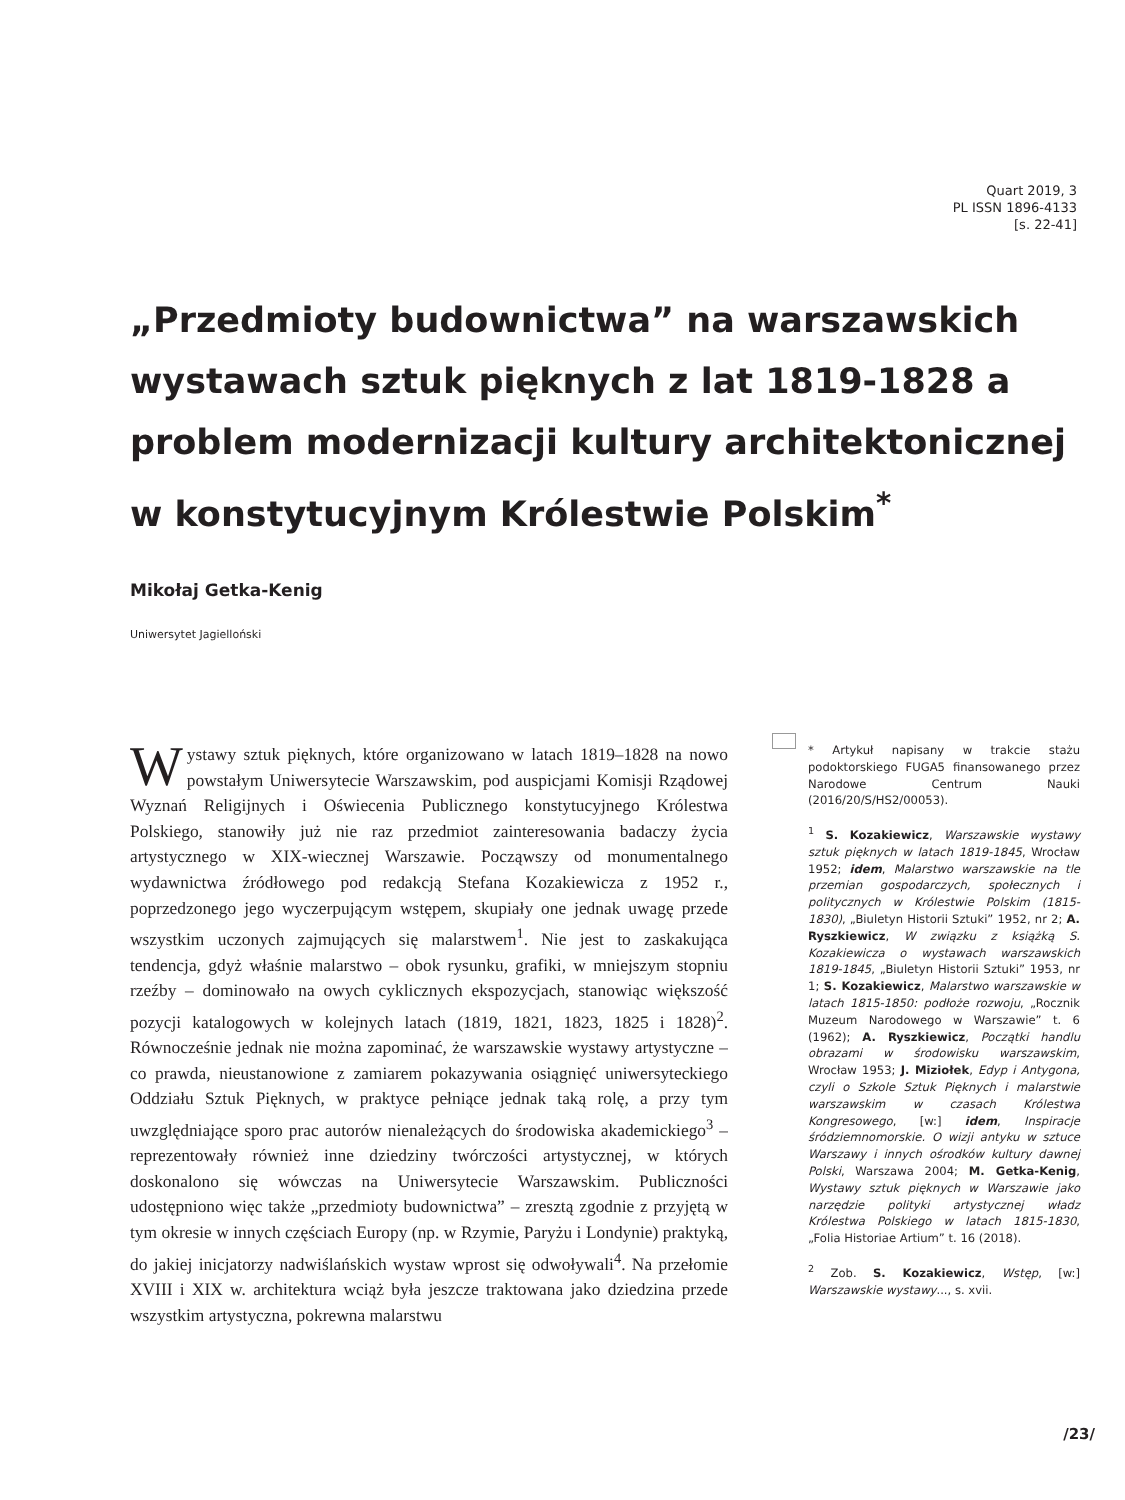Quart 2019, 3
PL ISSN 1896-4133
[s. 22-41]
„Przedmioty budownictwa” na warszawskich wystawach sztuk pięknych z lat 1819-1828 a problem modernizacji kultury architektonicznej w konstytucyjnym Królestwie Polskim<sup>*</sup>
Mikołaj Getka-Kenig
Uniwersytet Jagielloński
Wystawy sztuk pięknych, które organizowano w latach 1819–1828 na nowo powstałym Uniwersytecie Warszawskim, pod auspicjami Komisji Rządowej Wyznań Religijnych i Oświecenia Publicznego konstytucyjnego Królestwa Polskiego, stanowiły już nie raz przedmiot zainteresowania badaczy życia artystycznego w XIX-wiecznej Warszawie. Począwszy od monumentalnego wydawnictwa źródłowego pod redakcją Stefana Kozakiewicza z 1952 r., poprzedzonego jego wyczerpującym wstępem, skupiały one jednak uwagę przede wszystkim uczonych zajmujących się malarstwem<sup>1</sup>. Nie jest to zaskakująca tendencja, gdyż właśnie malarstwo – obok rysunku, grafiki, w mniejszym stopniu rzeźby – dominowało na owych cyklicznych ekspozycjach, stanowiąc większość pozycji katalogowych w kolejnych latach (1819, 1821, 1823, 1825 i 1828)<sup>2</sup>. Równocześnie jednak nie można zapominać, że warszawskie wystawy artystyczne – co prawda, nieustanowione z zamiarem pokazywania osiągnięć uniwersyteckiego Oddziału Sztuk Pięknych, w praktyce pełniące jednak taką rolę, a przy tym uwzględniające sporo prac autorów nienależących do środowiska akademickiego<sup>3</sup> – reprezentowały również inne dziedziny twórczości artystycznej, w których doskonalono się wówczas na Uniwersytecie Warszawskim. Publiczności udostępniono więc także „przedmioty budownictwa” – zresztą zgodnie z przyjętą w tym okresie w innych częściach Europy (np. w Rzymie, Paryżu i Londynie) praktyką, do jakiej inicjatorzy nadwiślańskich wystaw wprost się odwoływali<sup>4</sup>. Na przełomie XVIII i XIX w. architektura wciąż była jeszcze traktowana jako dziedzina przede wszystkim artystyczna, pokrewna malarstwu
* Artykuł napisany w trakcie stażu podoktorskiego FUGA5 finansowanego przez Narodowe Centrum Nauki (2016/20/S/HS2/00053).
<sup>1</sup> S. Kozakiewicz, Warszawskie wystawy sztuk pięknych w latach 1819-1845, Wrocław 1952; idem, Malarstwo warszawskie na tle przemian gospodarczych, społecznych i politycznych w Królestwie Polskim (1815-1830), „Biuletyn Historii Sztuki” 1952, nr 2; A. Ryszkiewicz, W związku z książką S. Kozakiewicza o wystawach warszawskich 1819-1845, „Biuletyn Historii Sztuki” 1953, nr 1; S. Kozakiewicz, Malarstwo warszawskie w latach 1815-1850: podłoże rozwoju, „Rocznik Muzeum Narodowego w Warszawie” t. 6 (1962); A. Ryszkiewicz, Początki handlu obrazami w środowisku warszawskim, Wrocław 1953; J. Miziołek, Edyp i Antygona, czyli o Szkole Sztuk Pięknych i malarstwie warszawskim w czasach Królestwa Kongresowego, [w:] idem, Inspiracje śródziemnomorskie. O wizji antyku w sztuce Warszawy i innych ośrodków kultury dawnej Polski, Warszawa 2004; M. Getka-Kenig, Wystawy sztuk pięknych w Warszawie jako narzędzie polityki artystycznej władz Królestwa Polskiego w latach 1815-1830, „Folia Historiae Artium” t. 16 (2018).
<sup>2</sup> Zob. S. Kozakiewicz, Wstęp, [w:] Warszawskie wystawy..., s. xvii.
/23/